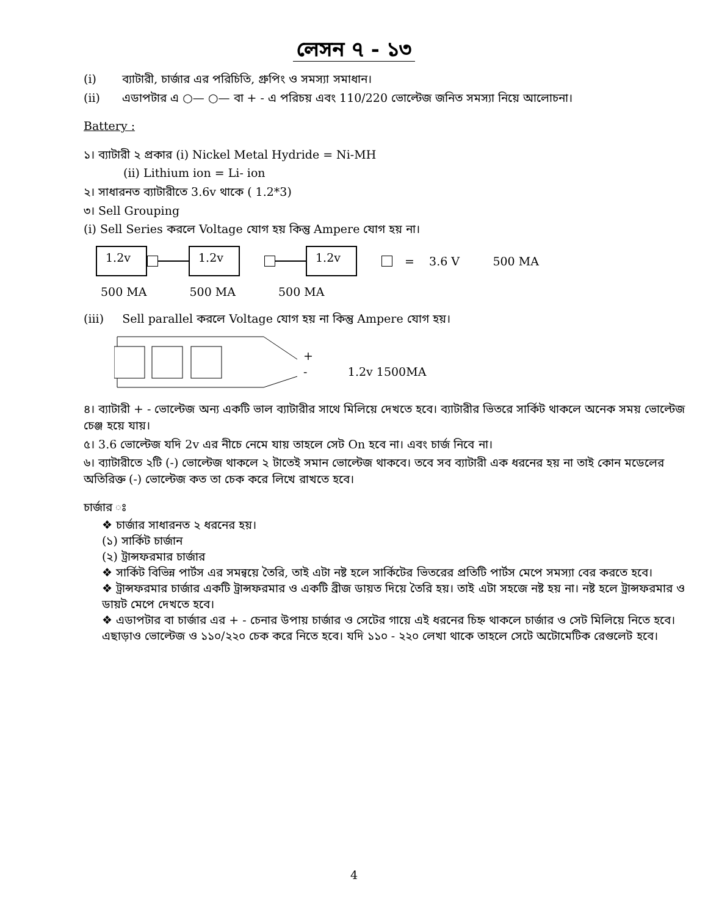লেসন ৭ - ১৩
(i) ব্যাটারী, চার্জার এর পরিচিতি, গ্রুপিং ও সমস্যা সমাধান।
(ii) এডাপটার এ ○— ○— বা + - এ পরিচয় এবং 110/220 ভোল্টেজ জনিত সমস্যা নিয়ে আলোচনা।
Battery :
১। ব্যাটারী ২ প্রকার (i) Nickel Metal Hydride = Ni-MH
(ii) Lithium ion = Li- ion
২। সাধারনত ব্যাটারীতে 3.6v থাকে ( 1.2*3)
৩। Sell Grouping
(i) Sell Series করলে Voltage যোগ হয় কিন্তু Ampere যোগ হয় না।
1.2v 1.2v 1.2v
= 3.6 V 500 MA
500 MA 500 MA 500 MA
(iii) Sell parallel করলে Voltage যোগ হয় না কিন্তু Ampere যোগ হয়।
+
- 1.2v 1500MA
৪। ব্যাটারী + - ভোল্টেজ অন্য একটি ভাল ব্যাটারীর সাথে মিলিয়ে দেখতে হবে। ব্যাটারীর ভিতরে সার্কিট থাকলে অনেক সময় ভোল্টেজ চেঞ্জ হয়ে যায়।
৫। 3.6 ভোল্টেজ যদি 2v এর নীচে নেমে যায় তাহলে সেট On হবে না। এবং চার্জ নিবে না।
৬। ব্যাটারীতে ২টি (-) ভোল্টেজ থাকলে ২ টাতেই সমান ভোল্টেজ থাকবে। তবে সব ব্যাটারী এক ধরনের হয় না তাই কোন মডেলের অতিরিক্ত (-) ভোল্টেজ কত তা চেক করে লিখে রাখতে হবে।
চার্জার ঃ
❖ চার্জার সাধারনত ২ ধরনের হয়।
(১) সার্কিট চার্জান
(২) ট্রান্সফরমার চার্জার
❖ সার্কিট বিভিন্ন পার্টস এর সমন্বয়ে তৈরি, তাই এটা নষ্ট হলে সার্কিটের ভিতরের প্রতিটি পার্টস মেপে সমস্যা বের করতে হবে।
❖ ট্রান্সফরমার চার্জার একটি ট্রান্সফরমার ও একটি ব্রীজ ডায়ত দিয়ে তৈরি হয়। তাই এটা সহজে নষ্ট হয় না। নষ্ট হলে ট্রান্সফরমার ও ডায়ট মেপে দেখতে হবে।
❖ এডাপটার বা চার্জার এর + - চেনার উপায় চার্জার ও সেটের গায়ে এই ধরনের চিহ্ন থাকলে চার্জার ও সেট মিলিয়ে নিতে হবে। এছাড়াও ভোল্টেজ ও ১১০/২২০ চেক করে নিতে হবে। যদি ১১০ - ২২০ লেখা থাকে তাহলে সেটে অটোমেটিক রেগুলেট হবে।
4